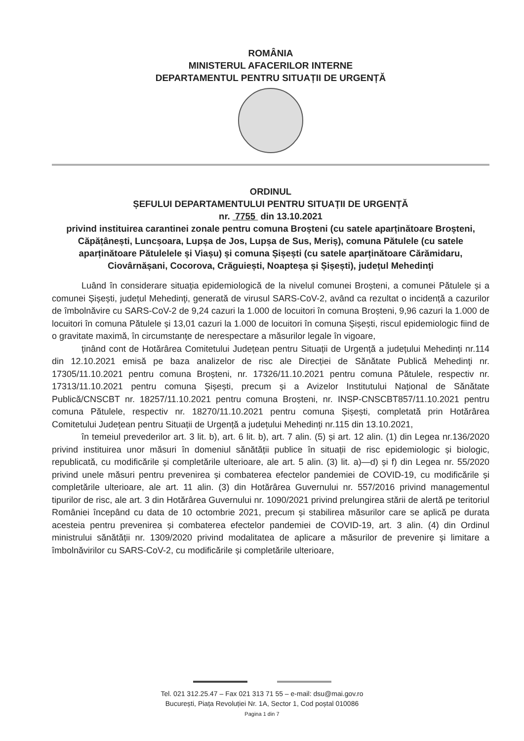ROMÂNIA
MINISTERUL AFACERILOR INTERNE
DEPARTAMENTUL PENTRU SITUAȚII DE URGENȚĂ
ORDINUL
ȘEFULUI DEPARTAMENTULUI PENTRU SITUAȚII DE URGENȚĂ
nr. 7755 din 13.10.2021
privind instituirea carantinei zonale pentru comuna Broșteni (cu satele aparținătoare Broșteni, Căpățânești, Luncșoara, Lupșa de Jos, Lupșa de Sus, Meriș), comuna Pătulele (cu satele aparținătoare Pătulelele și Viașu) și comuna Șișești (cu satele aparținătoare Cărămidaru, Ciovârnășani, Cocorova, Crăguiești, Noapteșa și Șișești), județul Mehedinţi
Luând în considerare situația epidemiologică de la nivelul comunei Broșteni, a comunei Pătulele și a comunei Șișești, județul Mehedinţi, generată de virusul SARS-CoV-2, având ca rezultat o incidență a cazurilor de îmbolnăvire cu SARS-CoV-2 de 9,24 cazuri la 1.000 de locuitori în comuna Broșteni, 9,96 cazuri la 1.000 de locuitori în comuna Pătulele și 13,01 cazuri la 1.000 de locuitori în comuna Șișești, riscul epidemiologic fiind de o gravitate maximă, în circumstanțe de nerespectare a măsurilor legale în vigoare,
ținând cont de Hotărârea Comitetului Județean pentru Situații de Urgență a județului Mehedinți nr.114 din 12.10.2021 emisă pe baza analizelor de risc ale Direcției de Sănătate Publică Mehedinţi nr. 17305/11.10.2021 pentru comuna Broșteni, nr. 17326/11.10.2021 pentru comuna Pătulele, respectiv nr. 17313/11.10.2021 pentru comuna Șișești, precum și a Avizelor Institutului Național de Sănătate Publică/CNSCBT nr. 18257/11.10.2021 pentru comuna Broșteni, nr. INSP-CNSCBT857/11.10.2021 pentru comuna Pătulele, respectiv nr. 18270/11.10.2021 pentru comuna Șișești, completată prin Hotărârea Comitetului Județean pentru Situații de Urgență a județului Mehedinți nr.115 din 13.10.2021,
în temeiul prevederilor art. 3 lit. b), art. 6 lit. b), art. 7 alin. (5) și art. 12 alin. (1) din Legea nr.136/2020 privind instituirea unor măsuri în domeniul sănătății publice în situații de risc epidemiologic și biologic, republicată, cu modificările și completările ulterioare, ale art. 5 alin. (3) lit. a)—d) și f) din Legea nr. 55/2020 privind unele măsuri pentru prevenirea și combaterea efectelor pandemiei de COVID-19, cu modificările și completările ulterioare, ale art. 11 alin. (3) din Hotărârea Guvernului nr. 557/2016 privind managementul tipurilor de risc, ale art. 3 din Hotărârea Guvernului nr. 1090/2021 privind prelungirea stării de alertă pe teritoriul României începând cu data de 10 octombrie 2021, precum și stabilirea măsurilor care se aplică pe durata acesteia pentru prevenirea și combaterea efectelor pandemiei de COVID-19, art. 3 alin. (4) din Ordinul ministrului sănătății nr. 1309/2020 privind modalitatea de aplicare a măsurilor de prevenire și limitare a îmbolnăvirilor cu SARS-CoV-2, cu modificările și completările ulterioare,
Tel. 021 312.25.47 – Fax 021 313 71 55 – e-mail: dsu@mai.gov.ro
București, Piața Revoluției Nr. 1A, Sector 1, Cod poștal 010086
Pagina 1 din 7